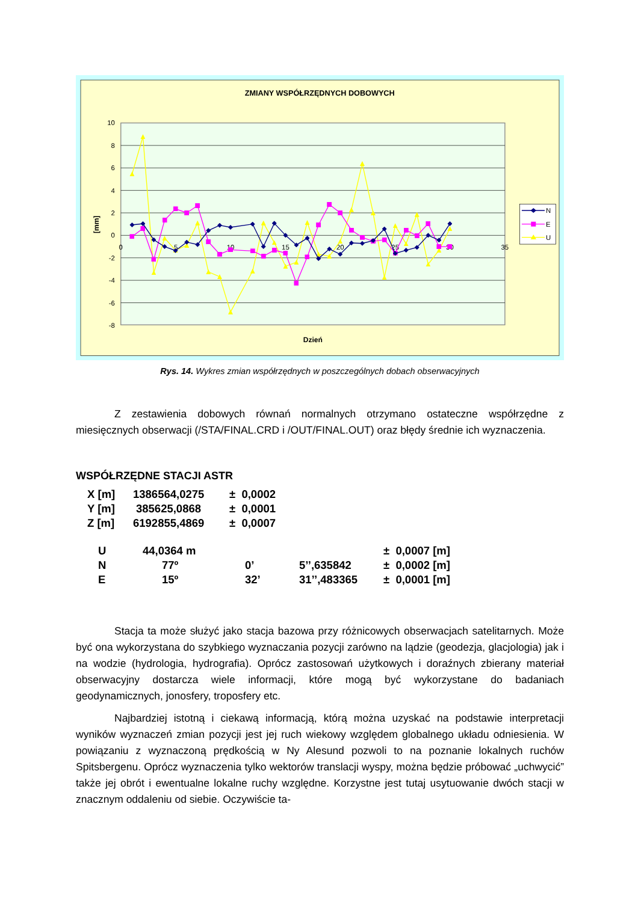ZMIANY WSPÓŁRZĘDNYCH DOBOWYCH
10
8
6
4
2
0
-2
-4
-6
-8
0
5
10
15
20
25
30
35
[mm]
Dzień
N
E
U
Rys. 14. Wykres zmian współrzędnych w poszczególnych dobach obserwacyjnych
Z zestawienia dobowych równań normalnych otrzymano ostateczne współrzędne z miesięcznych obserwacji (/STA/FINAL.CRD i /OUT/FINAL.OUT) oraz błędy średnie ich wyznaczenia.
WSPÓŁRZĘDNE STACJI ASTR
| X [m] | 1386564,0275 | ± 0,0002 |
| Y [m] | 385625,0868 | ± 0,0001 |
| Z [m] | 6192855,4869 | ± 0,0007 |
| U | 44,0364 m | | | ± 0,0007 [m] |
| N | 77º | 0’ | 5’’,635842 | ± 0,0002 [m] |
| E | 15º | 32’ | 31’’,483365 | ± 0,0001 [m] |
Stacja ta może służyć jako stacja bazowa przy różnicowych obserwacjach satelitarnych. Może być ona wykorzystana do szybkiego wyznaczania pozycji zarówno na lądzie (geodezja, glacjologia) jak i na wodzie (hydrologia, hydrografia). Oprócz zastosowań użytkowych i doraźnych zbierany materiał obserwacyjny dostarcza wiele informacji, które mogą być wykorzystane do badaniach geodynamicznych, jonosfery, troposfery etc.
Najbardziej istotną i ciekawą informacją, którą można uzyskać na podstawie interpretacji wyników wyznaczeń zmian pozycji jest jej ruch wiekowy względem globalnego układu odniesienia. W powiązaniu z wyznaczoną prędkością w Ny Alesund pozwoli to na poznanie lokalnych ruchów Spitsbergenu. Oprócz wyznaczenia tylko wektorów translacji wyspy, można będzie próbować „uchwycić” także jej obrót i ewentualne lokalne ruchy względne. Korzystne jest tutaj usytuowanie dwóch stacji w znacznym oddaleniu od siebie. Oczywiście ta-